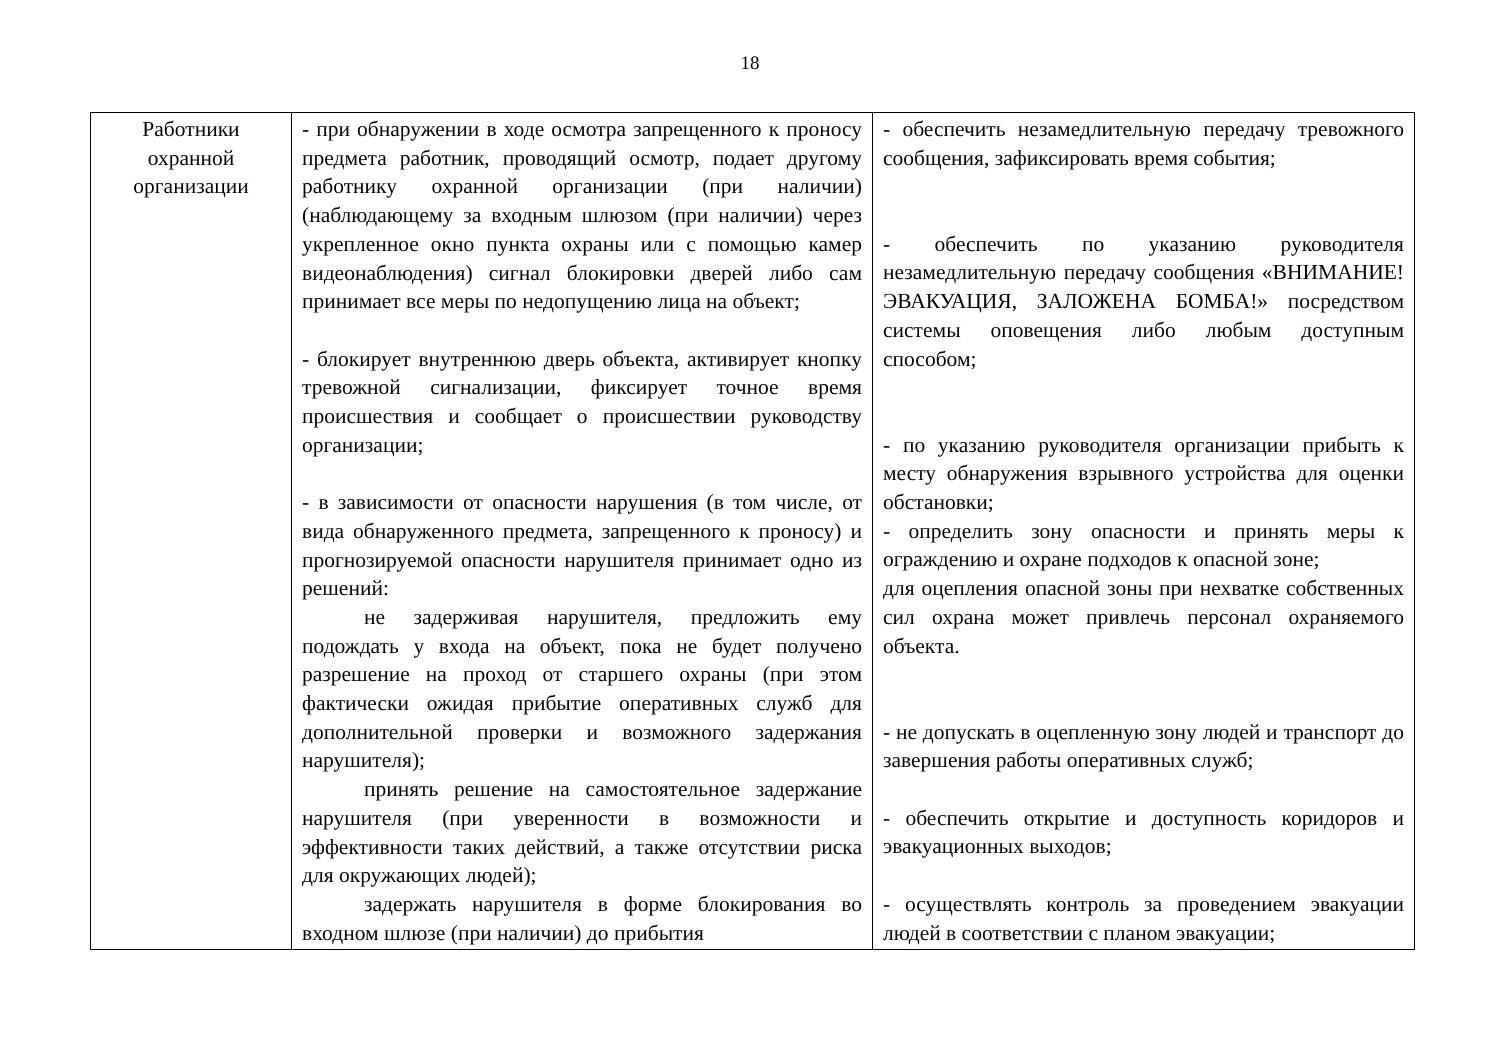18
| Работники охранной организации | - при обнаружении в ходе осмотра запрещенного к проносу предмета работник, проводящий осмотр, подает другому работнику охранной организации (при наличии) (наблюдающему за входным шлюзом (при наличии) через укрепленное окно пункта охраны или с помощью камер видеонаблюдения) сигнал блокировки дверей либо сам принимает все меры по недопущению лица на объект; - блокирует внутреннюю дверь объекта, активирует кнопку тревожной сигнализации, фиксирует точное время происшествия и сообщает о происшествии руководству организации; - в зависимости от опасности нарушения (в том числе, от вида обнаруженного предмета, запрещенного к проносу) и прогнозируемой опасности нарушителя принимает одно из решений: не задерживая нарушителя, предложить ему подождать у входа на объект, пока не будет получено разрешение на проход от старшего охраны (при этом фактически ожидая прибытие оперативных служб для дополнительной проверки и возможного задержания нарушителя); принять решение на самостоятельное задержание нарушителя (при уверенности в возможности и эффективности таких действий, а также отсутствии риска для окружающих людей); задержать нарушителя в форме блокирования во входном шлюзе (при наличии) до прибытия | - обеспечить незамедлительную передачу тревожного сообщения, зафиксировать время события; - обеспечить по указанию руководителя незамедлительную передачу сообщения «ВНИМАНИЕ! ЭВАКУАЦИЯ, ЗАЛОЖЕНА БОМБА!» посредством системы оповещения либо любым доступным способом; - по указанию руководителя организации прибыть к месту обнаружения взрывного устройства для оценки обстановки; - определить зону опасности и принять меры к ограждению и охране подходов к опасной зоне; для оцепления опасной зоны при нехватке собственных сил охрана может привлечь персонал охраняемого объекта. - не допускать в оцепленную зону людей и транспорт до завершения работы оперативных служб; - обеспечить открытие и доступность коридоров и эвакуационных выходов; - осуществлять контроль за проведением эвакуации людей в соответствии с планом эвакуации; |